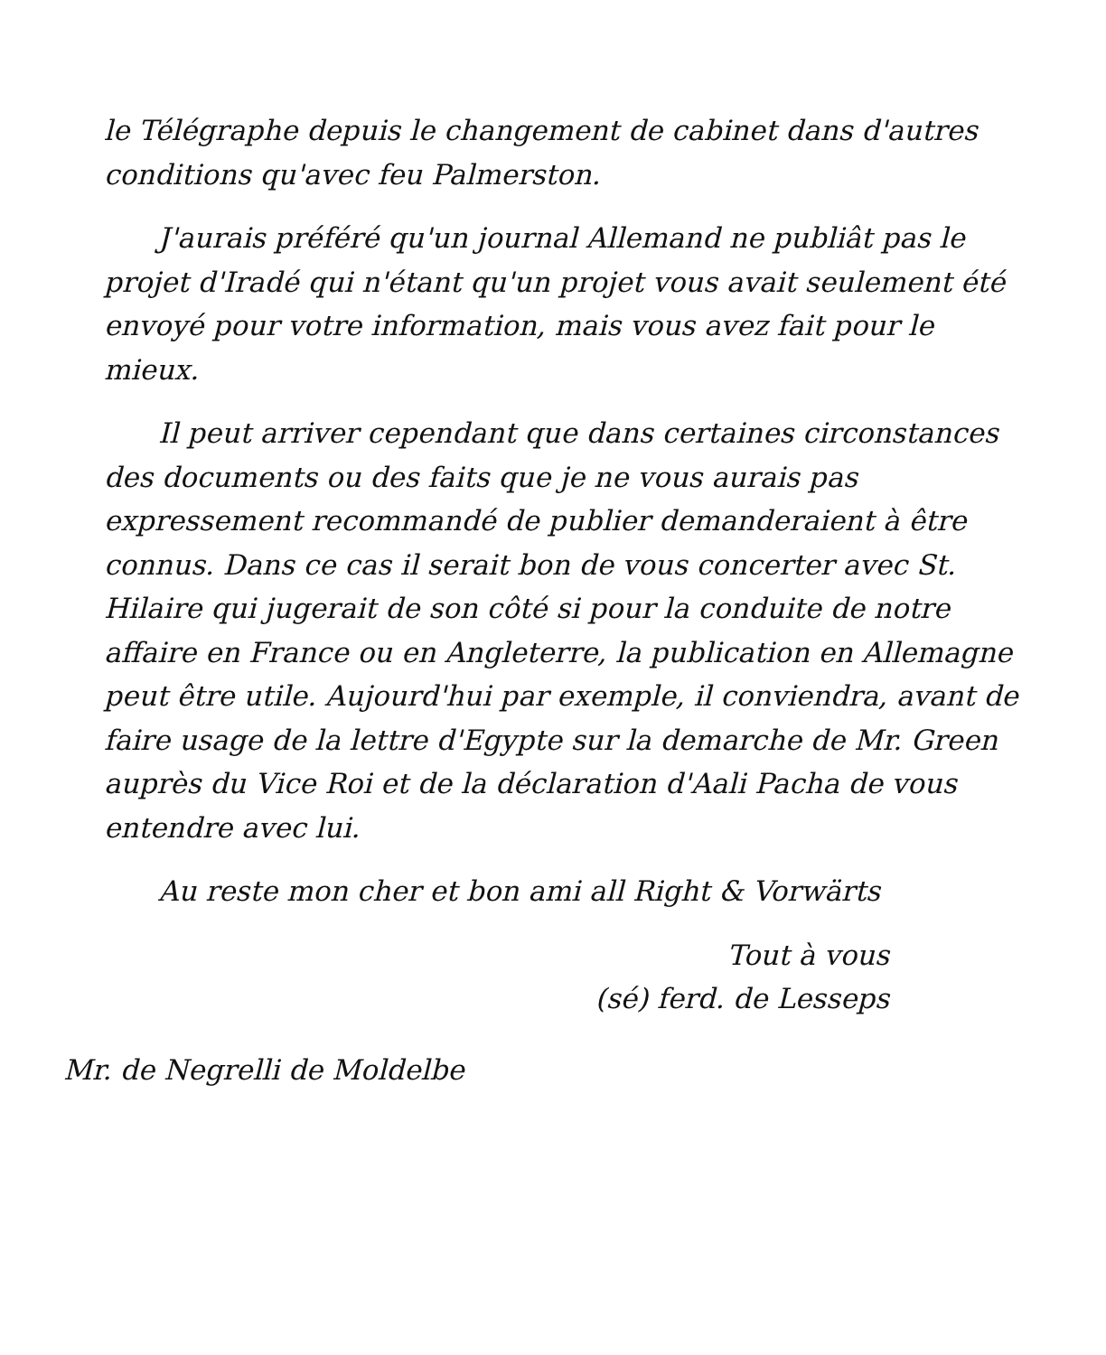le Télégraphe depuis le changement de cabinet dans d'autres conditions qu'avec feu Palmerston.
J'aurais préféré qu'un journal Allemand ne publiât pas le projet d'Iradé qui n'étant qu'un projet vous avait seulement été envoyé pour votre information, mais vous avez fait pour le mieux.
Il peut arriver cependant que dans certaines circonstances des documents ou des faits que je ne vous aurais pas expressement recommandé de publier demanderaient à être connus. Dans ce cas il serait bon de vous concerter avec St. Hilaire qui jugerait de son côté si pour la conduite de notre affaire en France ou en Angleterre, la publication en Allemagne peut être utile. Aujourd'hui par exemple, il conviendra, avant de faire usage de la lettre d'Egypte sur la demarche de Mr. Green auprès du Vice Roi et de la déclaration d'Aali Pacha de vous entendre avec lui.
Au reste mon cher et bon ami all Right & Vorwärts
Tout à vous
(sé) ferd. de Lesseps
Mr. de Negrelli de Moldelbe